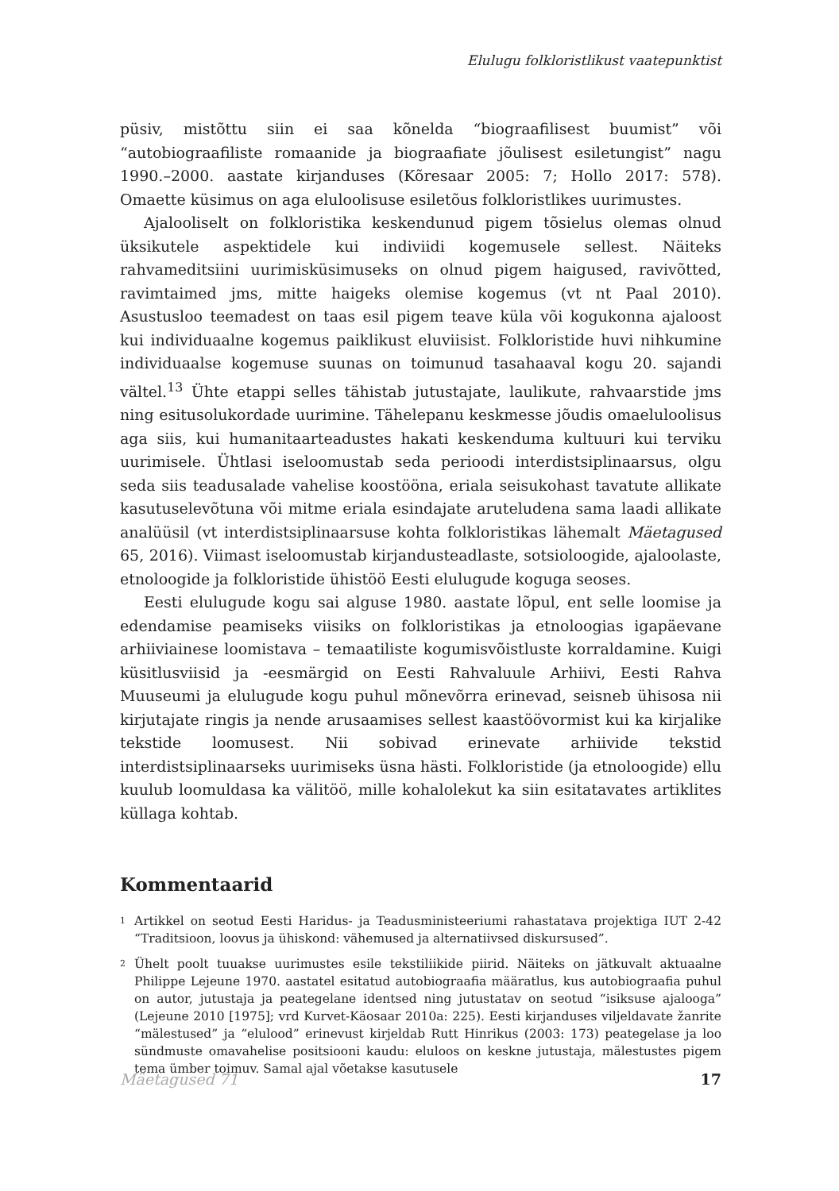Elulugu folkloristlikust vaatepunktist
püsiv, mistõttu siin ei saa kõnelda “biograafilisest buumist” või “autobiograafiliste romaanide ja biograafiate jõulisest esiletungist” nagu 1990.–2000. aastate kirjanduses (Kõresaar 2005: 7; Hollo 2017: 578). Omaette küsimus on aga eluloolisuse esiletõus folkloristlikes uurimustes.
Ajalooliselt on folkloristika keskendunud pigem tõsielus olemas olnud üksikutele aspektidele kui indiviidi kogemusele sellest. Näiteks rahvameditsiini uurimisküsimuseks on olnud pigem haigused, ravivõtted, ravimtaimed jms, mitte haigeks olemise kogemus (vt nt Paal 2010). Asustusloo teemadest on taas esil pigem teave küla või kogukonna ajaloost kui individuaalne kogemus paiklikust eluviisist. Folkloristide huvi nihkumine individuaalse kogemuse suunas on toimunud tasahaaval kogu 20. sajandi vältel.<sup>13</sup> Ühte etappi selles tähistab jutustajate, laulikute, rahvaarstide jms ning esitusolukordade uurimine. Tähelepanu keskmesse jõudis omaeluloolisus aga siis, kui humanitaarteadustes hakati keskenduma kultuuri kui terviku uurimisele. Ühtlasi iseloomustab seda perioodi interdistsiplinaarsus, olgu seda siis teadusalade vahelise koostööna, eriala seisukohast tavatute allikate kasutuselevõtuna või mitme eriala esindajate aruteludena sama laadi allikate analüüsil (vt interdistsiplinaarsuse kohta folkloristikas lähemalt Mäetagused 65, 2016). Viimast iseloomustab kirjandusteadlaste, sotsioloogide, ajaloolaste, etnoloogide ja folkloristide ühistöö Eesti elulugude koguga seoses.
Eesti elulugude kogu sai alguse 1980. aastate lõpul, ent selle loomise ja edendamise peamiseks viisiks on folkloristikas ja etnoloogias igapäevane arhiiviainese loomistava – temaatiliste kogumisvõistluste korraldamine. Kuigi küsitlusviisid ja -eesmärgid on Eesti Rahvaluule Arhiivi, Eesti Rahva Muuseumi ja elulugude kogu puhul mõnevõrra erinevad, seisneb ühisosa nii kirjutajate ringis ja nende arusaamises sellest kaastöövormist kui ka kirjalike tekstide loomusest. Nii sobivad erinevate arhiivide tekstid interdistsiplinaarseks uurimiseks üsna hästi. Folkloristide (ja etnoloogide) ellu kuulub loomuldasa ka välitöö, mille kohalolekut ka siin esitatavates artiklites küllaga kohtab.
Kommentaarid
1
Artikkel on seotud Eesti Haridus- ja Teadusministeeriumi rahastatava projektiga IUT 2-42 “Traditsioon, loovus ja ühiskond: vähemused ja alternatiivsed diskursused”.
2
Ühelt poolt tuuakse uurimustes esile tekstiliikide piirid. Näiteks on jätkuvalt aktuaalne Philippe Lejeune 1970. aastatel esitatud autobiograafia määratlus, kus autobiograafia puhul on autor, jutustaja ja peategelane identsed ning jutustatav on seotud “isiksuse ajalooga” (Lejeune 2010 [1975]; vrd Kurvet-Käosaar 2010a: 225). Eesti kirjanduses viljeldavate žanrite “mälestused” ja “elulood” erinevust kirjeldab Rutt Hinrikus (2003: 173) peategelase ja loo sündmuste omavahelise positsiooni kaudu: eluloos on keskne jutustaja, mälestustes pigem tema ümber toimuv. Samal ajal võetakse kasutusele
Mäetagused 71 17